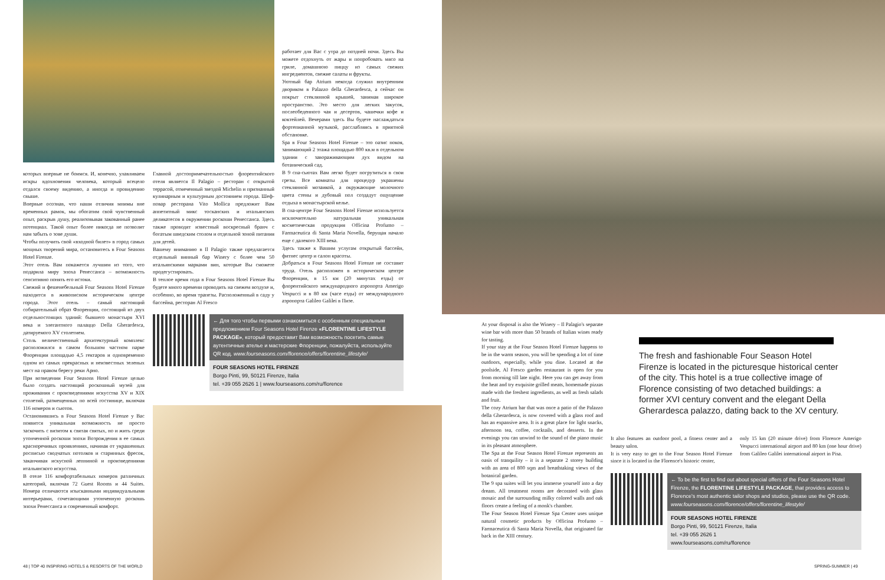которых впервые не боимся. И, конечно, улавливаем искры вдохновения человека, который всецело отдался своему видению, а иногда и провидению свыше.
Впервые осознав, что наши отличия мнимы вне временных рамок, мы обогатим свой чувственный опыт, раскрыв душу, реализовывая закованный ранее потенциал. Такой опыт более никогда не позволит нам забыть о зове души.
Чтобы получить свой «входной билет» в город самых мощных творений мира, остановитесь в Four Seasons Hotel Firenze.
Этот отель Вам покажется лучшим из того, что подарила миру эпоха Ренессанса – возможность сенситивно понять его истоки.
Свежий и фешенебельный Four Seasons Hotel Firenze находится в живописном историческом центре города. Этот отель – самый настоящий собирательный образ Флоренции, состоящий из двух отдельностоящих зданий: бывшего монастыря XVI века и элегантного палаццо Della Gherardesca, датируемого XV столетием.
Столь величественный архитектурный комплекс расположился в самом большом частном парке Флоренции площадью 4,5 гектаров и одновременно одном из самых прекрасных и неизвестных зеленых мест на правом берегу реки Арно.
При возведении Four Seasons Hotel Firenze целью было создать настоящий роскошный музей для проживания с произведениями искусства XV и XIX столетий, размещенных по всей гостинице, включая 116 номеров и сьютов.
Остановившись в Four Seasons Hotel Firenze у Вас появится уникальная возможность не просто заскочить с визитом к святая святых, но и жить среди утонченной роскоши эпохи Возрождения в ее самых красноречивых проявлениях, начиная от украшенных росписью сводчатых потолков и старинных фресок, заканчивая искусной лепниной и произведениями итальянского искусства.
В отеле 116 комфортабельных номеров различных категорий, включая 72 Guest Rooms и 44 Suites. Номера отличаются изысканными индивидуальными интерьерами, сочетающими утонченную роскошь эпохи Ренессанса и современный комфорт.
Главной достопримечательностью флорентийского отеля является Il Palagio – ресторан с открытой террасой, отмеченный звездой Michelin и признанный кулинарным и культурным достоянием города. Шеф-повар ресторана Vito Mollica предложит Вам аппетитный микс тосканских и итальянских деликатесов в окружении роскоши Ренессанса. Здесь также проводят известный воскресный бранч с богатым шведским столом и отдельной зоной питания для детей.
Вашему вниманию в Il Palagio также предлагается отдельный винный бар Winery с более чем 50 итальянскими марками вин, которые Вы сможете продегустировать.
В теплое время года в Four Seasons Hotel Firenze Вы будете много времени проводить на свежем воздухе и, особенно, во время трапезы. Расположенный в саду у бассейна, ресторан Al Fresco
работает для Вас с утра до поздней ночи. Здесь Вы можете отдохнуть от жары и попробовать мясо на гриле, домашнюю пиццу из самых свежих ингредиентов, свежие салаты и фрукты.
Уютный бар Atrium некогда служил внутренним двориком в Palazzo della Gherardesca, а сейчас он покрыт стеклянной крышей, занимая широкое пространство. Это место для легких закусок, послеобеденного чая и десертов, чашечки кофе и коктейлей. Вечерами здесь Вы будете наслаждаться фортепианной музыкой, расслабляясь в приятной обстановке.
Spa в Four Seasons Hotel Firenze – это оазис покоя, занимающий 2 этажа площадью 800 кв.м в отдельном здании с завораживающим дух видом на ботанический сад.
В 9 спа-сьютах Вам легко будет погрузиться в свои грезы. Все комнаты для процедур украшены стеклянной мозаикой, а окружающие молочного цвета стены и дубовый пол создадут ощущение отдыха в монастырской келье.
В спа-центре Four Seasons Hotel Firenze используется исключительно натуральная уникальная косметическая продукция Officina Profumo – Farmaceutica di Santa Maria Novella, берущая начало еще с далекого XIII века.
Здесь также к Вашим услугам открытый бассейн, фитнес центр и салон красоты.
Добраться в Four Seasons Hotel Firenze не составит труда. Отель расположен в историческом центре Флоренции, в 15 км (20 минутах езды) от флорентийского международного аэропорта Amerigo Vespucci и в 80 км (часе езды) от международного аэропорта Galileo Galilei в Пизе.
← Для того чтобы первыми ознакомиться с особенным специальным предложением Four Seasons Hotel Firenze «FLORENTINE LIFESTYLE PACKAGE», который предоставит Вам возможность посетить самые аутентичные ателье и мастерские Флоренции, пожалуйста, используйте QR код. www.fourseasons.com/florence/offers/florentine_lifestyle/
FOUR SEASONS HOTEL FIRENZE
Borgo Pinti, 99, 50121 Firenze, Italia
tel. +39 055 2626 1 | www.fourseasons.com/ru/florence
At your disposal is also the Winery – Il Palagio's separate wine bar with more than 50 brands of Italian wines ready for tasting.
If your stay at the Four Season Hotel Firenze happens to be in the warm season, you will be spending a lot of time outdoors, especially, while you dine. Located at the poolside, Al Fresco garden restaurant is open for you from morning till late night. Here you can get away from the heat and try exquisite grilled meats, homemade pizzas made with the freshest ingredients, as well as fresh salads and fruit.
The cozy Atrium bar that was once a patio of the Palazzo della Gherardesca, is now covered with a glass roof and has an expansive area. It is a great place for light snacks, afternoon tea, coffee, cocktails, and desserts. In the evenings you can unwind to the sound of the piano music in its pleasant atmosphere.
The Spa at the Four Season Hotel Firenze represents an oasis of tranquility – it is a separate 2 storey building with an area of 800 sqm and breathtaking views of the botanical garden.
The 9 spa suites will let you immerse yourself into a day dream. All treatment rooms are decorated with glass mosaic and the surrounding milky colored walls and oak floors create a feeling of a monk's chamber.
The Four Season Hotel Firenze Spa Center uses unique natural cosmetic products by Officina Profumo – Farmaceutica di Santa Maria Novella, that originated far back in the XIII century.
The fresh and fashionable Four Season Hotel Firenze is located in the picturesque historical center of the city. This hotel is a true collective image of Florence consisting of two detached buildings: a former XVI century convent and the elegant Della Gherardesca palazzo, dating back to the XV century.
It also features an outdoor pool, a fitness center and a beauty salon.
It is very easy to get to the Four Season Hotel Firenze since it is located in the Florence's historic center,
only 15 km (20 minute drive) from Florence Amerigo Vespucci international airport and 80 km (one hour drive) from Galileo Galilei international airport in Pisa.
← To be the first to find out about special offers of the Four Seasons Hotel Firenze, the FLORENTINE LIFESTYLE PACKAGE, that provides access to Florence's most authentic tailor shops and studios, please use the QR code. www.fourseasons.com/florence/offers/florentine_lifestyle/
FOUR SEASONS HOTEL FIRENZE
Borgo Pinti, 99, 50121 Firenze, Italia
tel. +39 055 2626 1
www.fourseasons.com/ru/florence
48 | TOP 40 INSPIRING HOTELS & RESORTS OF THE WORLD
SPRING-SUMMER | 49